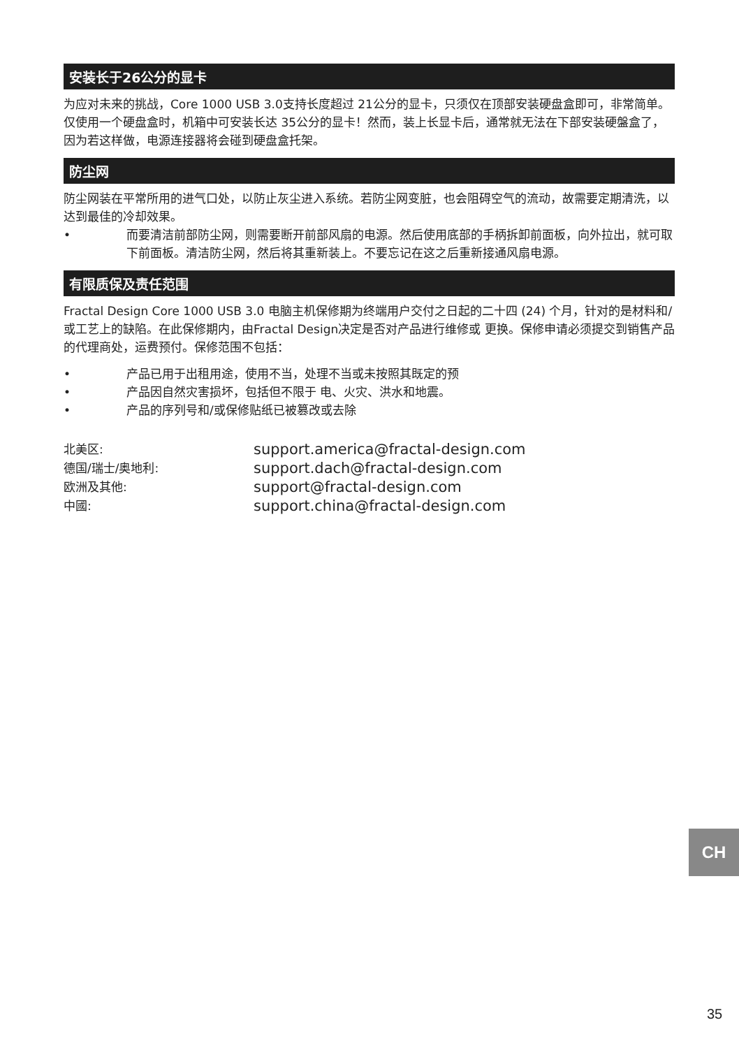安装长于26公分的显卡
为应对未来的挑战，Core 1000 USB 3.0支持长度超过 21公分的显卡，只须仅在顶部安装硬盘盒即可，非常简单。仅使用一个硬盘盒时，机箱中可安装长达 35公分的显卡！然而，装上长显卡后，通常就无法在下部安装硬盤盒了，因为若这样做，电源连接器将会碰到硬盘盒托架。
防尘网
防尘网装在平常所用的进气口处，以防止灰尘进入系统。若防尘网变脏，也会阻碍空气的流动，故需要定期清洗，以达到最佳的冷却效果。
• 而要清洁前部防尘网，则需要断开前部风扇的电源。然后使用底部的手柄拆卸前面板，向外拉出，就可取下前面板。清洁防尘网，然后将其重新装上。不要忘记在这之后重新接通风扇电源。
有限质保及责任范围
Fractal Design Core 1000 USB 3.0 电脑主机保修期为终端用户交付之日起的二十四 (24) 个月，针对的是材料和/或工艺上的缺陷。在此保修期内，由Fractal Design决定是否对产品进行维修或 更换。保修申请必须提交到销售产品的代理商处，运费预付。保修范围不包括：
• 产品已用于出租用途，使用不当，处理不当或未按照其既定的预
• 产品因自然灾害损坏，包括但不限于 电、火灾、洪水和地震。
• 产品的序列号和/或保修贴纸已被篡改或去除
| 北美区: | support.america@fractal-design.com |
| 德国/瑞士/奥地利: | support.dach@fractal-design.com |
| 欧洲及其他: | support@fractal-design.com |
| 中國: | support.china@fractal-design.com |
CH
35